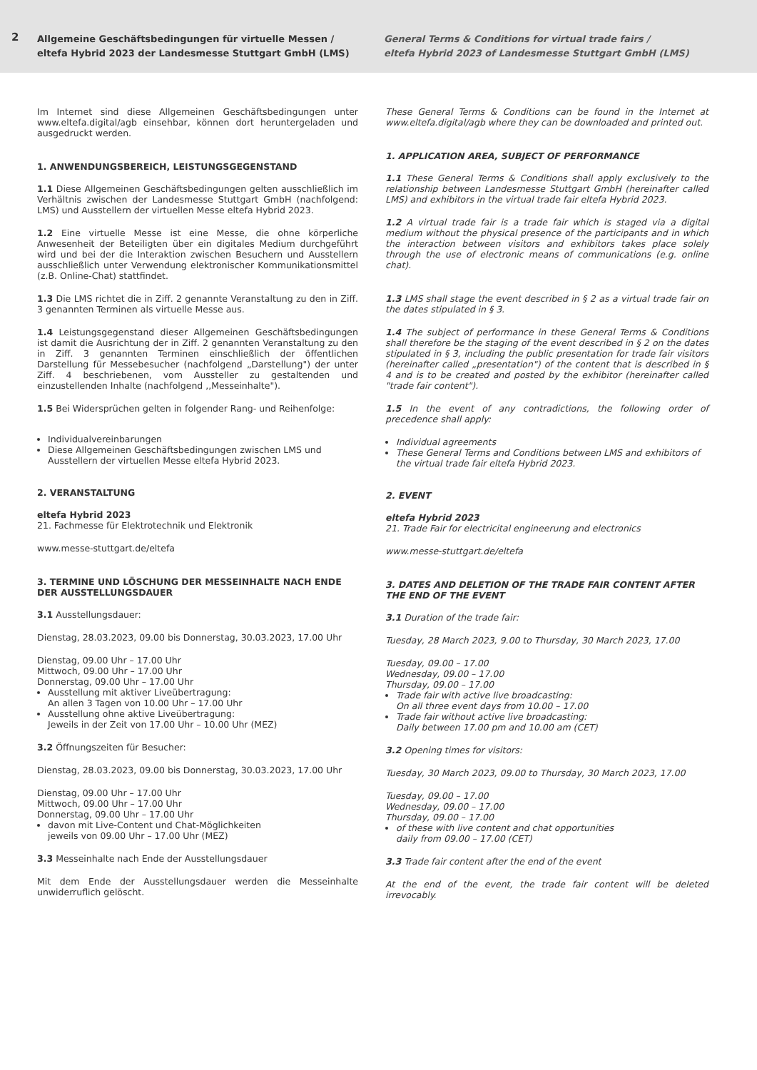2
Allgemeine Geschäftsbedingungen für virtuelle Messen /
eltefa Hybrid 2023 der Landesmesse Stuttgart GmbH (LMS)
General Terms & Conditions for virtual trade fairs /
eltefa Hybrid 2023 of Landesmesse Stuttgart GmbH (LMS)
Im Internet sind diese Allgemeinen Geschäftsbedingungen unter www.eltefa.digital/agb einsehbar, können dort heruntergeladen und ausgedruckt werden.
1. ANWENDUNGSBEREICH, LEISTUNGSGEGENSTAND
1.1 Diese Allgemeinen Geschäftsbedingungen gelten ausschließlich im Verhältnis zwischen der Landesmesse Stuttgart GmbH (nachfolgend: LMS) und Ausstellern der virtuellen Messe eltefa Hybrid 2023.
1.2 Eine virtuelle Messe ist eine Messe, die ohne körperliche Anwesenheit der Beteiligten über ein digitales Medium durchgeführt wird und bei der die Interaktion zwischen Besuchern und Ausstellern ausschließlich unter Verwendung elektronischer Kommunikationsmittel (z.B. Online-Chat) stattfindet.
1.3 Die LMS richtet die in Ziff. 2 genannte Veranstaltung zu den in Ziff. 3 genannten Terminen als virtuelle Messe aus.
1.4 Leistungsgegenstand dieser Allgemeinen Geschäftsbedingungen ist damit die Ausrichtung der in Ziff. 2 genannten Veranstaltung zu den in Ziff. 3 genannten Terminen einschließlich der öffentlichen Darstellung für Messebesucher (nachfolgend „Darstellung") der unter Ziff. 4 beschriebenen, vom Aussteller zu gestaltenden und einzustellenden Inhalte (nachfolgend ,,Messeinhalte").
1.5 Bei Widersprüchen gelten in folgender Rang- und Reihenfolge:
Individualvereinbarungen
Diese Allgemeinen Geschäftsbedingungen zwischen LMS und Ausstellern der virtuellen Messe eltefa Hybrid 2023.
2. VERANSTALTUNG
eltefa Hybrid 2023
21. Fachmesse für Elektrotechnik und Elektronik
www.messe-stuttgart.de/eltefa
3. TERMINE UND LÖSCHUNG DER MESSEINHALTE NACH ENDE DER AUSSTELLUNGSDAUER
3.1 Ausstellungsdauer:
Dienstag, 28.03.2023, 09.00 bis Donnerstag, 30.03.2023, 17.00 Uhr
Dienstag, 09.00 Uhr – 17.00 Uhr
Mittwoch, 09.00 Uhr – 17.00 Uhr
Donnerstag, 09.00 Uhr – 17.00 Uhr
Ausstellung mit aktiver Liveübertragung:
An allen 3 Tagen von 10.00 Uhr – 17.00 Uhr
Ausstellung ohne aktive Liveübertragung:
Jeweils in der Zeit von 17.00 Uhr – 10.00 Uhr (MEZ)
3.2 Öffnungszeiten für Besucher:
Dienstag, 28.03.2023, 09.00 bis Donnerstag, 30.03.2023, 17.00 Uhr
Dienstag, 09.00 Uhr – 17.00 Uhr
Mittwoch, 09.00 Uhr – 17.00 Uhr
Donnerstag, 09.00 Uhr – 17.00 Uhr
davon mit Live-Content und Chat-Möglichkeiten
jeweils von 09.00 Uhr – 17.00 Uhr (MEZ)
3.3 Messeinhalte nach Ende der Ausstellungsdauer
Mit dem Ende der Ausstellungsdauer werden die Messeinhalte unwiderruflich gelöscht.
These General Terms & Conditions can be found in the Internet at www.eltefa.digital/agb where they can be downloaded and printed out.
1. APPLICATION AREA, SUBJECT OF PERFORMANCE
1.1 These General Terms & Conditions shall apply exclusively to the relationship between Landesmesse Stuttgart GmbH (hereinafter called LMS) and exhibitors in the virtual trade fair eltefa Hybrid 2023.
1.2 A virtual trade fair is a trade fair which is staged via a digital medium without the physical presence of the participants and in which the interaction between visitors and exhibitors takes place solely through the use of electronic means of communications (e.g. online chat).
1.3 LMS shall stage the event described in § 2 as a virtual trade fair on the dates stipulated in § 3.
1.4 The subject of performance in these General Terms & Conditions shall therefore be the staging of the event described in § 2 on the dates stipulated in § 3, including the public presentation for trade fair visitors (hereinafter called „presentation") of the content that is described in § 4 and is to be created and posted by the exhibitor (hereinafter called "trade fair content").
1.5 In the event of any contradictions, the following order of precedence shall apply:
Individual agreements
These General Terms and Conditions between LMS and exhibitors of the virtual trade fair eltefa Hybrid 2023.
2. EVENT
eltefa Hybrid 2023
21. Trade Fair for electricital engineerung and electronics
www.messe-stuttgart.de/eltefa
3. DATES AND DELETION OF THE TRADE FAIR CONTENT AFTER THE END OF THE EVENT
3.1 Duration of the trade fair:
Tuesday, 28 March 2023, 9.00 to Thursday, 30 March 2023, 17.00
Tuesday, 09.00 – 17.00
Wednesday, 09.00 – 17.00
Thursday, 09.00 – 17.00
Trade fair with active live broadcasting:
On all three event days from 10.00 – 17.00
Trade fair without active live broadcasting:
Daily between 17.00 pm and 10.00 am (CET)
3.2 Opening times for visitors:
Tuesday, 30 March 2023, 09.00 to Thursday, 30 March 2023, 17.00
Tuesday, 09.00 – 17.00
Wednesday, 09.00 – 17.00
Thursday, 09.00 – 17.00
of these with live content and chat opportunities
daily from 09.00 – 17.00 (CET)
3.3 Trade fair content after the end of the event
At the end of the event, the trade fair content will be deleted irrevocably.